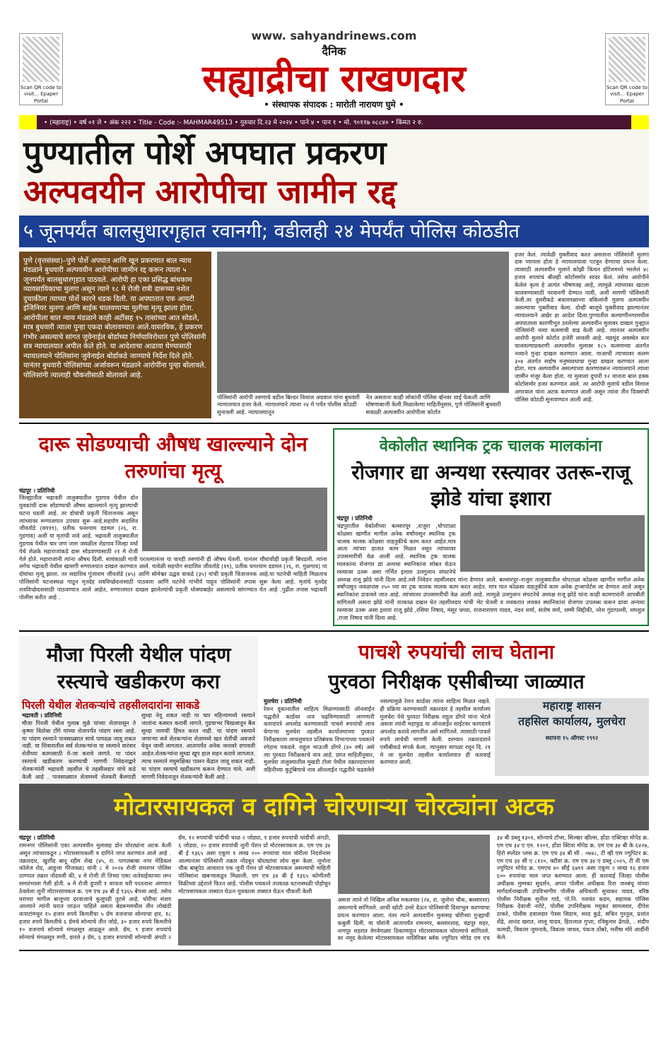Scan QR code to visit... Epaper Portal
www. sahyandrinews.com
दैनिक
सह्याद्रीचा राखणदार
• संस्थापक संपादक : मारोती नारायण घुमे •
Scan QR code to visit... Epaper Portal
• (महाराष्ट्र) • वर्ष ०१ ले • अंक २२२ • Title - Code :- MAHMAR49513 • गुरुवार दि.२३ मे २०२४ • पाने ४ • पान १ • मो. ९०११७ ०८८४० • किंमत २ रु.
पुण्यातील पोर्शे अपघात प्रकरण
अल्पवयीन आरोपीचा जामीन रद्द
५ जूनपर्यंत बालसुधारगृहात रवानगी; वडीलही २४ मेपर्यंत पोलिस कोठडीत
पुणे (वृत्तसंस्था)–पुणे पोर्शे अपघात आणि खून प्रकरणात बाल न्याय मंडळाने बुधवारी अल्पवयीन आरोपीचा जामीन रद्द करून त्याला ५ जूनपर्यंत बालसुधारगृहात पाठवले. आरोपी हा एका प्रसिद्ध बांधकाम व्यावसायिकाचा मुलगा असून त्याने १८ मे रोजी रात्री दारूच्या नशेत दुचाकीला त्याच्या पोर्शे कारने धडक दिली. या अपघातात एक आयटी इंजिनियर मुलगा आणि बाईक चालवणाऱ्या मुलीचा मृत्यू झाला होता. आरोपीला बाल न्याय मंडळाने काही अटींसह १५ तासांच्या आत सोडले, मात्र बुधवारी त्याला पुन्हा एकदा बोलावण्यात आले.वास्तविक, हे प्रकरण गंभीर असल्याचे सांगत जुवेनाईल बोर्डाच्या निर्णयाविरोधात पुणे पोलिसांनी सत्र न्यायालयात अपील केले होते. या आदेशाचा आढावा घेण्यासाठी न्यायालयाने पोलिसांना जुवेनाईल बोर्डाकडे जाण्याचे निर्देश दिले होते. यानंतर बुधवारी पोलिसांच्या अर्जावरून मंडळाने आरोपींना पुन्हा बोलावले. पोलिसांनी त्यालाही चौकशीसाठी बोलावले आहे.
पोलिसांनी आरोपी तरुणाचे वडील बिल्डर विशाल अग्रवाल यांना बुधवारी न्यायालयात हजर केले. न्यायालयाने त्याला २४ मे पर्यंत पोलीस कोठडी सुनावली आहे. न्यायालयातून
नेत असताना काही लोकांनी पोलिस व्हॅनवर शाई फेकली आणि घोषणाबाजी केली.मिळालेल्या माहितीनुसार, पुणे पोलिसांनी बुधवारी सकाळी अल्पवयीन आरोपीला कोर्टात
हजर केलं. त्यावेळी युक्तीवाद करत असताना पोलिसांनी मुलगा दारु प्यायला होता हे न्यायालयाला पटवून देण्याचा प्रयत्न केला. त्यासाठी अल्पवयीन मुलाने कोझी किचन हॉटेलमध्ये भरलेलं ४८ हजार रुपयांचं बीलही कोर्टासमोर सादर केलं. तसेच आरोपीने केलेलं कृत्य हे अत्यंत भीषणवह आहे, त्यामुळे त्यांच्यावर खटला चालवण्यासाठी परवानगी देण्यात यावी, अशी मागणी पोलिसांनी केली.तर दुसरीकडे बचावपक्षाच्या वकिलांनी मुलगा अल्पवयीन असल्याचा युक्तीवाद केला. दोन्ही बाजूचे युक्तीवाद झाल्यानंतर न्यायालयाने अखेर हा आदेश दिला.पुण्यातील कल्याणीनगरमधील अपघाताला कारणीभूत ठरलेल्या अल्पवयीन मुलावर दाखल गुन्ह्यात पोलिसांनी नव्या कलमाची वाढ केली आहे. त्यानंतर अल्पवयीन आरोपी मुलाने कोर्टात हजेरी लावली आहे. मद्यधुंद अवस्थेत कार चालवल्याप्रकरणी अल्पवयीन मुलावर १८५ कलमाच्या अंतर्गत नव्याने गुन्हा दाखल करण्यात आला. याआधी त्याच्यावर कलम ३०४ अंतर्गत सदोष मनुष्यवधाचा गुन्हा दाखल करण्यात आला होता. मात्र अल्पवयीन असल्याच्या कारणावरून न्यायालयाने त्याला जामीन मंजूर केला होता. या मुलाला दुपारी १२ वाजता बाल हक्क कोर्टासमोर हजर करण्यात आले. तर आरोपी मुलाचे वडील विशाल अगरवाल यांना अटक करण्यात आली असून त्यांना तीन दिवसांची पोलिस कोठडी सुनावण्यात आली आहे.
दारू सोडण्याची औषध खाल्ल्याने दोन तरुणांचा मृत्यू
चंद्रपूर । प्रतिनिधी
जिल्ह्यातील भद्रावती तालुक्यातील गुडगाव येथील दोन युवकांची दारू सोडण्याची औषध खाल्ल्याने मृत्यू झाल्याची घटना घडली आहे. तर दोघांची प्रकृती चिंताजनक असून त्यांच्यावर रुग्णालयात उपचार सुरू आहे.सहयोग सदाशिव जीवतोडे (वय१९), प्रतीक घनश्याम दडमल (२६, रा. गुडगाव) अशी या मृतांची नावे आहे. भद्रावती तालुक्यातील गुडगाव येथील चार जण जाम जवळील शेडगाव जिल्हा वर्धा येथे शेळके महाराजांकडे दारू सोडवण्यासाठी २१ मे रोजी गेले होते. महाराजांनी त्यांना औषध दिली. सायंकाळी गावी परतल्यानंतर या चारही तरुणांनी ही औषध घेतली. यानंतर चौघांचीही प्रकृती बिघडली. त्यांना लगेच भद्रावती येथील खासगी रुग्णालयात दाखल करण्यात आले. यावेळी सहयोग सदाशिव जीवतोडे (१९), प्रतीक घनश्याम दडमल (२६, रा. गुळगाव) या दोघांचा मृत्यू झाला. तर सदाशिव पुंजाराम जीवतोडे (४५) आणि सोमेश्वर उद्धव वाकडे (३५) यांची प्रकृती चिंताजनक आहे.या घटनेची माहिती मिळताच पोलिसांनी घटनास्थळ गाठून मृतदेह शवविच्छेदनासाठी पाठवला आणि घटनेचे गांभीर्य पाहून पोलिसांनी तपास सुरू केला आहे. मृतांचे मृतदेह शवविच्छेदनासाठी पाठवण्यात आले आहेत, रुग्णालयात दाखल झालेल्यांची प्रकृती धोक्याबाहेर असल्याचे सांगण्यात येत आहे .पुढील तपास भद्रावती पोलीस करीत आहे .
वेकोलीत स्थानिक ट्रक चालक मालकांना
रोजगार द्या अन्यथा रस्त्यावर उतरू-राजू झोडे यांचा इशारा
चंद्रपूर । प्रतिनिधी
चंद्रपुरातील वेकोलीच्या बल्लारपूर ,राजुरा ,धोपटाळा कोळसा खाणीत मागील अनेक वर्षांपासून स्थानिक ट्रक चालक मालक कोळसा वाहतुकीचे काम करत आहेत.मात्र आता त्यांच्या हातात काम मिळत नसून त्यांच्यावर उपासमारीची वेळ आली आहे. स्थानिक ट्रक चालक मालकांना रोजगार द्या अन्यथा स्थानिकांना सोबत घेऊन रस्त्यावर उतरू असा गर्भित इशारा उलगुलान संघटनेचे अध्यक्ष राजू झोडे यांनी दिला आहे.तसे निवेदन तहसीलदार यांना देण्यात आले. बल्लारपूर–राजुरा तालुक्यातील धोपटाळा कोळसा खाणीत मागील अनेक वर्षांपासून जवळपास २५० च्या वर ट्रक चालक मालक काम करत आहेत. मात्र यात कोळसा वाहतुकीचे काम अनेक ट्रान्सपोर्टस ला देण्यात आले असून स्थानिकांना डावलले जात आहे. त्यांच्यावर उपासमारीची वेळ आली आहे. त्यामुळे उलगुलान संघटनेचे अध्यक्ष राजू झोडे यांना काही कामगारांनी आपबीती सांगितली असता झोडे यांनी तात्काळ दखल घेत तहसीलदार यांची भेट घेतली व लवकरात लवकर स्थानिकांना रोजगार उपलब्ध करून द्यावा अन्यथा रस्त्यावर उतरू असा इशारा राजू झोडे ,रसिया निषाद, मंसूर चच्चा, राजनारायण यादव, नंदन शर्मा, संतोष वर्मा, शम्मी सिद्दीकी, नरेश गुंडापल्ली, शमशुल ,राजा निषाद यांनी दिला आहे.
मौजा पिरली येथील पांदण रस्त्याचे खडीकरण करा
पिरली येथील शेतकऱ्यांचे तहसीलदारांना साकडे
भद्रावती । प्रतिनिधी
मौजा पिरली येथील गुलाब मुळे यांच्या शेतापासून ते कृष्णा विठोबा टोंगे यांच्या शेतापर्यंत पांदण रस्ता आहे. या पांदण रस्त्याने पावसाळ्यात साधे पायदळ जावू शकत नाही. या शिवारातील सर्व शेतकऱ्यांना या रस्त्याने वारंवार शेतीच्या कामासाठी ये-जा करावे लागते. या पांदन रस्त्याचे खडीकरण करण्याची मागणी निवेदनाद्वारे शेतकऱ्यांनी भद्रावती तहसील चे तहसीलदार यांचे कडे केली आहे . पावसाळ्यात शेतामध्ये शेतकरी बैलगाडी सुध्दा नेवू शकत नाही या चार महिन्यामध्ये रस्त्याने जातांना कसरत करावी लागते. गुडघाभर चिखलातून बैल सुध्दा जायची हिंमत करत नाही. या पांदण रस्त्याने जणाऱ्या सर्व शेतकऱ्यांना शेतामध्ये खत शेतीची अवजारे घेवून जावी लागतात. आतापर्यंत अनेक जनावरे दगावली आहेत.शेतकऱ्यांना सुध्दा खूप हाल सहन करावे लागतात. त्याच रस्त्याने मधुमक्षिका पालन केंद्रात जावू शकत नाही. या पांदण रस्त्याचे खडीकरण करून देण्यात यावे. अशी मागणी निवेदनातून शेतकऱ्यांनी केली आहे .
पाचशे रुपयांची लाच घेताना
पुरवठा निरीक्षक एसीबीच्या जाळ्यात
महाराष्ट्र शासन
तहसिल कार्यालय, मुलचेरा
स्थापना १५ ऑगस्ट १९९२
मुलचेरा । प्रतिनिधी
रेशन दुकानातील साहित्य मिळण्यासाठी ऑनलाईन पद्धतीने कार्डवर नाव चढविण्यासाठी लागणारी कागदपत्रे अपलोड करण्यासाठी पाचशे रुपयांची लाच घेणाऱ्या मुलचेरा तहसील कार्यालयाच्या पुरवठा निरीक्षकाला लाचलुचपत प्रतिबंधक विभागाच्या पथकाने रंगेहाथ पकडले. राहुल भाऊजी डोंगरे (४० वर्ष) असे त्या पुरवठा निरीक्षकाचे नाव आहे. प्राप्त माहितीनुसार, मुलचेरा तालुक्यातील मुखडी टोला येथील तक्रारदाराच्या वहिनीच्या कुटुंबियाचे नाव ऑनलाईन पद्धतीने चढवलेले नसल्यामुळे रेशन कार्डवर त्यांना साहित्य मिळत नव्हते. ही प्रक्रिया करण्यासाठी तक्रारदार हे तहसील कार्यालय मुलचेरा येथे पुरवठा निरीक्षक राहुल डोंगरे यांना भेटले असता त्यांनी महाफुड या ऑनलाईन साईटवर कागदपत्रे अपलोड करावे लागतील असे सांगितले. त्यासाठी पाचशे रुपये लाचेची मागणी केली. दरम्यान तक्रारदाराने एसीबीकडे संपर्क केला. त्यानुसार सापळा रचून दि. २१ मे ला मुलचेरा तहसील कार्यालयात ही कारवाई करण्यात आली.
मोटारसायकल व दागिने चोरणाऱ्या चोरट्यांना अटक
चंद्रपूर । प्रतिनिधी
रामनगर पोलिसांनी एका अल्पवयीन मुलासह दोन चोरट्यांना अटक केली असून त्यांच्याकडून ८ मोटारसायकली व दागिने जप्त करण्यात आले आहे . तक्रारदार, खुर्शीद बानू रहीम शेख (४५, रा. पागलबाबा नगर मेडिकल कॉलेज रोड, आहुजा गॅरेजवळ) यांनी ८ मे २०२४ रोजी रामनगर पोलिस ठाण्यात तक्रार नोंदवली की, ४ मे रोजी ती तिच्या एका नातेवाईकाच्या लग्न समारंभाला गेली होती. ७ मे रोजी दुपारी १ वाजता घरी परतताना अंगणात ठेवलेला जुनी मोटारसायकल क्र. एम एच ३४ बी ई ९३६५ बेपत्ता आहे. तसेच घराच्या मागील बाजूच्या दरवाजाचे कुलूपही तुटले आहे. चोरीचा संशय आल्याने त्यांनी घरात जाऊन पाहिले असता बेडरूममधील तीन लोखंडी कपाटांमधून १५ हजार रुपये किमतीचा ५ ग्रॅम वजनाचा सोन्याचा हार, १८ हजार रुपये किमतीचे ६ ग्रॅमचे सोन्याचे तीन जोडे, ३० हजार रुपये किमतीचे १० वजनाचे सोन्याचे मंगळसूत्र आढळून आले. ग्रॅम, ९ हजार रुपयांचे सोन्याचे मंगळसूत्र मणी, दारले ३ ग्रॅम, ६ हजार रुपयांची सोन्याची अंगठी २ ग्रॅम, १२ रुपयांची चांदीची चाळ २ जोड्या, १ हजार रुपयांची चांदीची अंगठी, ६ जोड्या, २० हजार रुपयांची जुनी पॅशन प्रो मोटरसायकल क्र. एम एच ३४ बी ई ९३६५ असा एकूण १ लाख २०० रुपयांचा माल चोरीला निदर्शनास आल्यानंतर पोलिसांनी तक्रार नोंदवून चोरट्यांचा शोध सुरू केला. जुनोना चौक बाबूपेठ आवारात एक जुनी पॅशन प्रो मोटरसायकल असल्याची माहिती पोलिसांना खबऱ्याकडून मिळाली. एम एच ३४ बी ई ९३६५ कोणीतरी विक्रीच्या उद्देशाने फिरत आहे. पोलीस पथकाने तात्काळ घटनास्थळी पोहोचून मोटारसायकल ताब्यात घेऊन युवकाला ताब्यात घेऊन चौकशी केली
असता त्याने तो निखिल अनिल मकलवार (२४, रा. जुनोना चौक, बल्लारशा) असल्याचे सांगितले. आधी खोटी उत्तरे देऊन पोलिसांची दिशाभूल करण्याचा प्रयत्न करण्यात आला. नंतर त्याने अल्पवयीन मुलासह चोरीच्या गुन्ह्याची कबुली दिली. या चोरांनी आतापर्यंत रामनगर, बल्लारशाह, चंद्रपूर शहर, नागपूर शहरात वेगवेगळ्या ठिकाणाहून मोटारसायकल चोरल्याचे सांगितले. वर नमूद केलेल्या मोटारसायकल व्यतिरिक्त ब्लॅक ज्युपिटर मोपेड एम एच ३४ बी डब्लू १३०१, सोन्याचे टॉप्स, सिल्व्हर व्हील्स, होंडा एक्टिव्हा मोपेड क्र. एम एच ३४ ए एन. १२०९, होंडा क्टिवा मोपेड क्र. एम एच ३४ बी के ६४२७, हिरो स्प्लेंडर प्लस क्र. एम एच ३४ बी सी . ०७४८, टी व्ही एस ज्युपिटर क्र. एम एच ३४ सी ए ८१२०, क्टीवा क्र. एम एच ३४ ए डब्लु ८०२५, टी वी एस ज्युपिटर मोपेड क्र. एमएच ४० सीई ६७९१ असा एकूण २ लाख ९६ हजार ६०० रुपयांचा माल जप्त करण्यात आला. ही कारवाई जिल्हा पोलीस अधीक्षक मुम्मका सुदर्शन, अप्पर पोलीस अधीक्षक रिना जनबंधू यांच्या मार्गदर्शनाखाली उपविभागीय पोलीस अधिकारी सुधाकर यादव, वरिष्ठ पोलीस निरीक्षक सुनील गाडे, पो.नि. यशवंत कदम, सहायक पोलिस निरीक्षक देवाजी नरोटे, पोलीस उपनिरीक्षक मधुकर सामलवार, दीपेश ठाकरे, पोलीस हवालदार पेत्रस सिडाम, शरद कुडे, सचिन गुरनुल, प्रशांत शेंद्रे, आनंद खरात, लालू यादव, हिरालाल गुप्ता, रविकुमार ढेंगळे, . संदीप कामडी, विकास जुमनाके, विकास जाधव, पंकज ठोंबरे, मनीषा मोरे आदींनी केले.